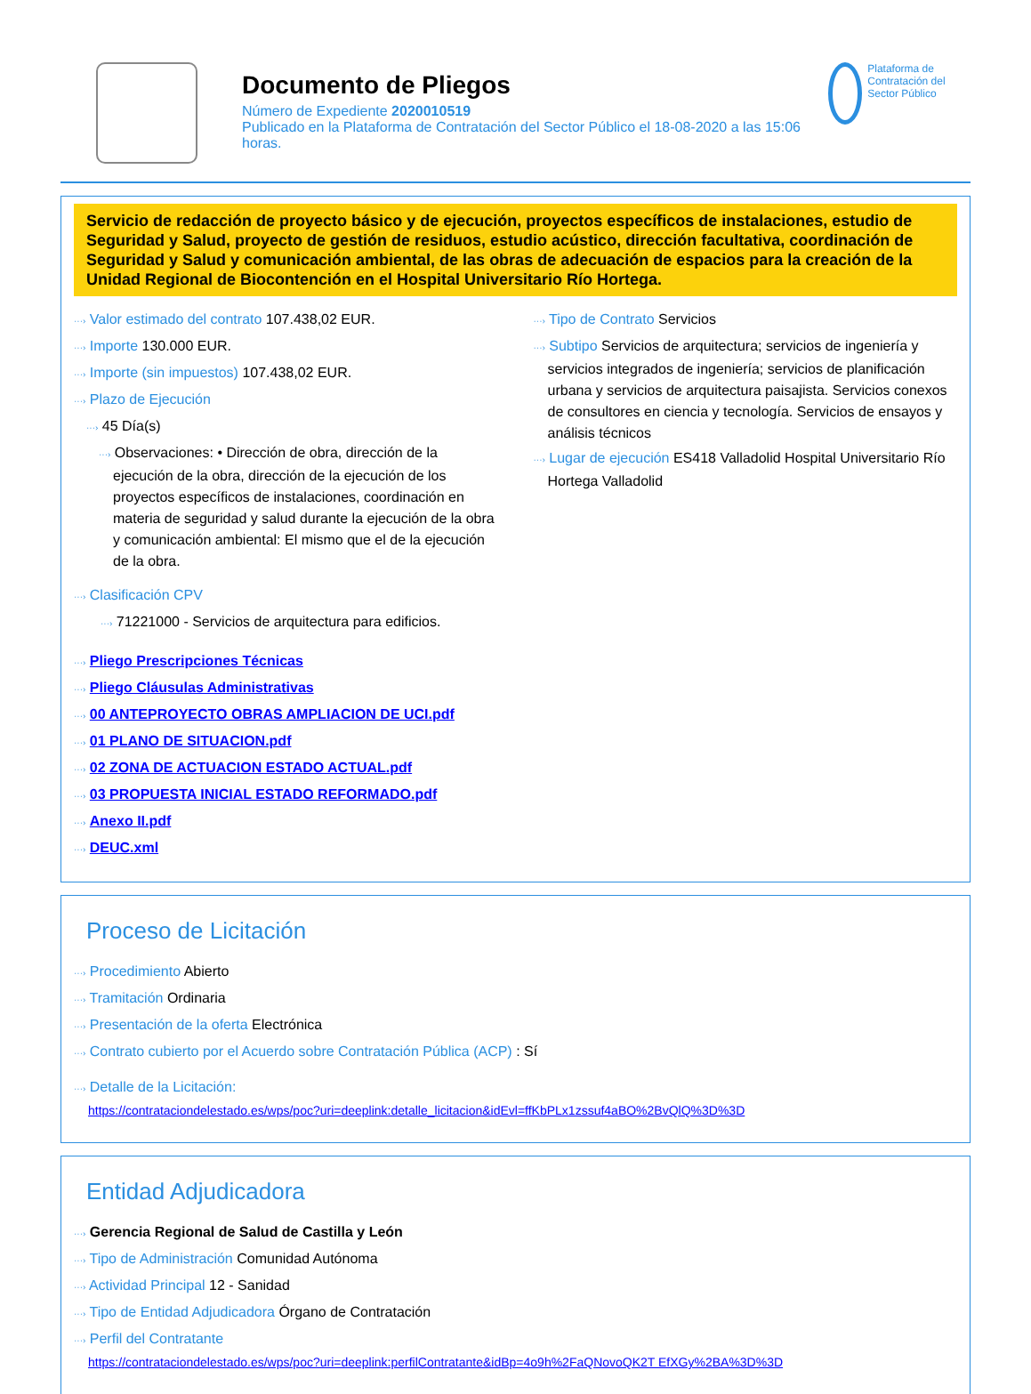Documento de Pliegos
Número de Expediente 2020010519
Publicado en la Plataforma de Contratación del Sector Público el 18-08-2020 a las 15:06 horas.
Plataforma de Contratación del Sector Público
Servicio de redacción de proyecto básico y de ejecución, proyectos específicos de instalaciones, estudio de Seguridad y Salud, proyecto de gestión de residuos, estudio acústico, dirección facultativa, coordinación de Seguridad y Salud y comunicación ambiental, de las obras de adecuación de espacios para la creación de la Unidad Regional de Biocontención en el Hospital Universitario Río Hortega.
···› Valor estimado del contrato 107.438,02 EUR.
···› Importe 130.000 EUR.
···› Importe (sin impuestos) 107.438,02 EUR.
···› Plazo de Ejecución
···› 45 Día(s)
···› Observaciones: • Dirección de obra, dirección de la ejecución de la obra, dirección de la ejecución de los proyectos específicos de instalaciones, coordinación en materia de seguridad y salud durante la ejecución de la obra y comunicación ambiental: El mismo que el de la ejecución de la obra.
···› Clasificación CPV
···› 71221000 - Servicios de arquitectura para edificios.
···› Tipo de Contrato Servicios
···› Subtipo Servicios de arquitectura; servicios de ingeniería y servicios integrados de ingeniería; servicios de planificación urbana y servicios de arquitectura paisajista. Servicios conexos de consultores en ciencia y tecnología. Servicios de ensayos y análisis técnicos
···› Lugar de ejecución ES418 Valladolid Hospital Universitario Río Hortega Valladolid
···› Pliego Prescripciones Técnicas
···› Pliego Cláusulas Administrativas
···› 00 ANTEPROYECTO OBRAS AMPLIACION DE UCI.pdf
···› 01 PLANO DE SITUACION.pdf
···› 02 ZONA DE ACTUACION ESTADO ACTUAL.pdf
···› 03 PROPUESTA INICIAL ESTADO REFORMADO.pdf
···› Anexo II.pdf
···› DEUC.xml
Proceso de Licitación
···› Procedimiento Abierto
···› Tramitación Ordinaria
···› Presentación de la oferta Electrónica
···› Contrato cubierto por el Acuerdo sobre Contratación Pública (ACP) : Sí
···› Detalle de la Licitación:
https://contrataciondelestado.es/wps/poc?uri=deeplink:detalle_licitacion&idEvl=ffKbPLx1zssuf4aBO%2BvQlQ%3D%3D
Entidad Adjudicadora
···› Gerencia Regional de Salud de Castilla y León
···› Tipo de Administración Comunidad Autónoma
···› Actividad Principal 12 - Sanidad
···› Tipo de Entidad Adjudicadora Órgano de Contratación
···› Perfil del Contratante
https://contrataciondelestado.es/wps/poc?uri=deeplink:perfilContratante&idBp=4o9h%2FaQNovoQK2T EfXGy%2BA%3D%3D